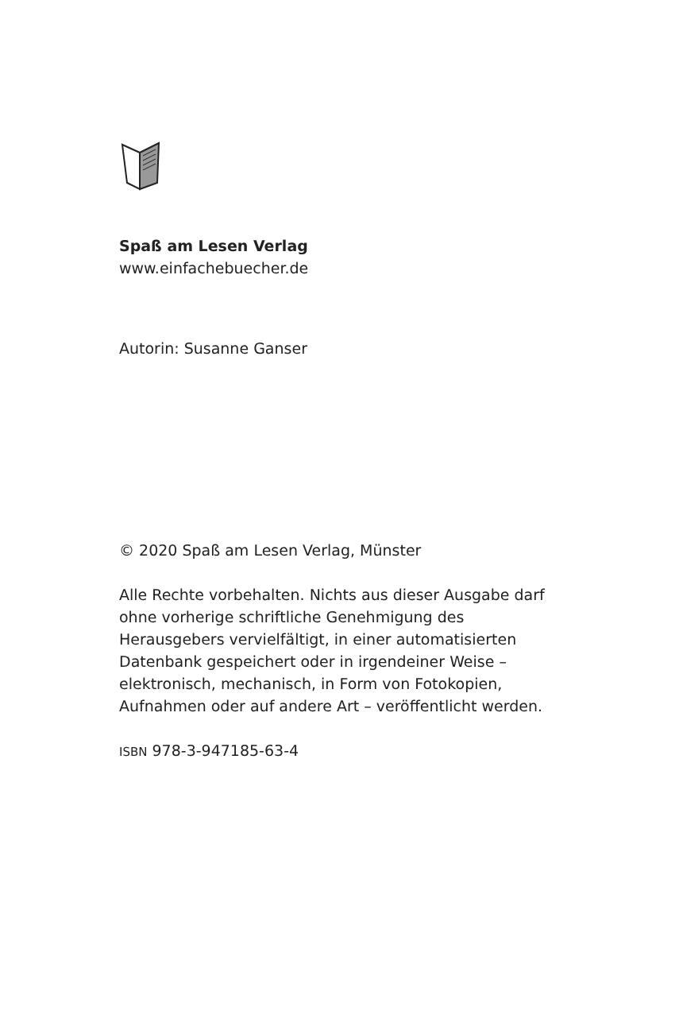Spaß am Lesen Verlag
www.einfachebuecher.de
Autorin: Susanne Ganser
© 2020 Spaß am Lesen Verlag, Münster
Alle Rechte vorbehalten. Nichts aus dieser Ausgabe darf ohne vorherige schriftliche Genehmigung des Herausgebers vervielfältigt, in einer automatisierten Datenbank gespeichert oder in irgendeiner Weise – elektronisch, mechanisch, in Form von Fotokopien, Aufnahmen oder auf andere Art – veröffentlicht werden.
ISBN 978-3-947185-63-4